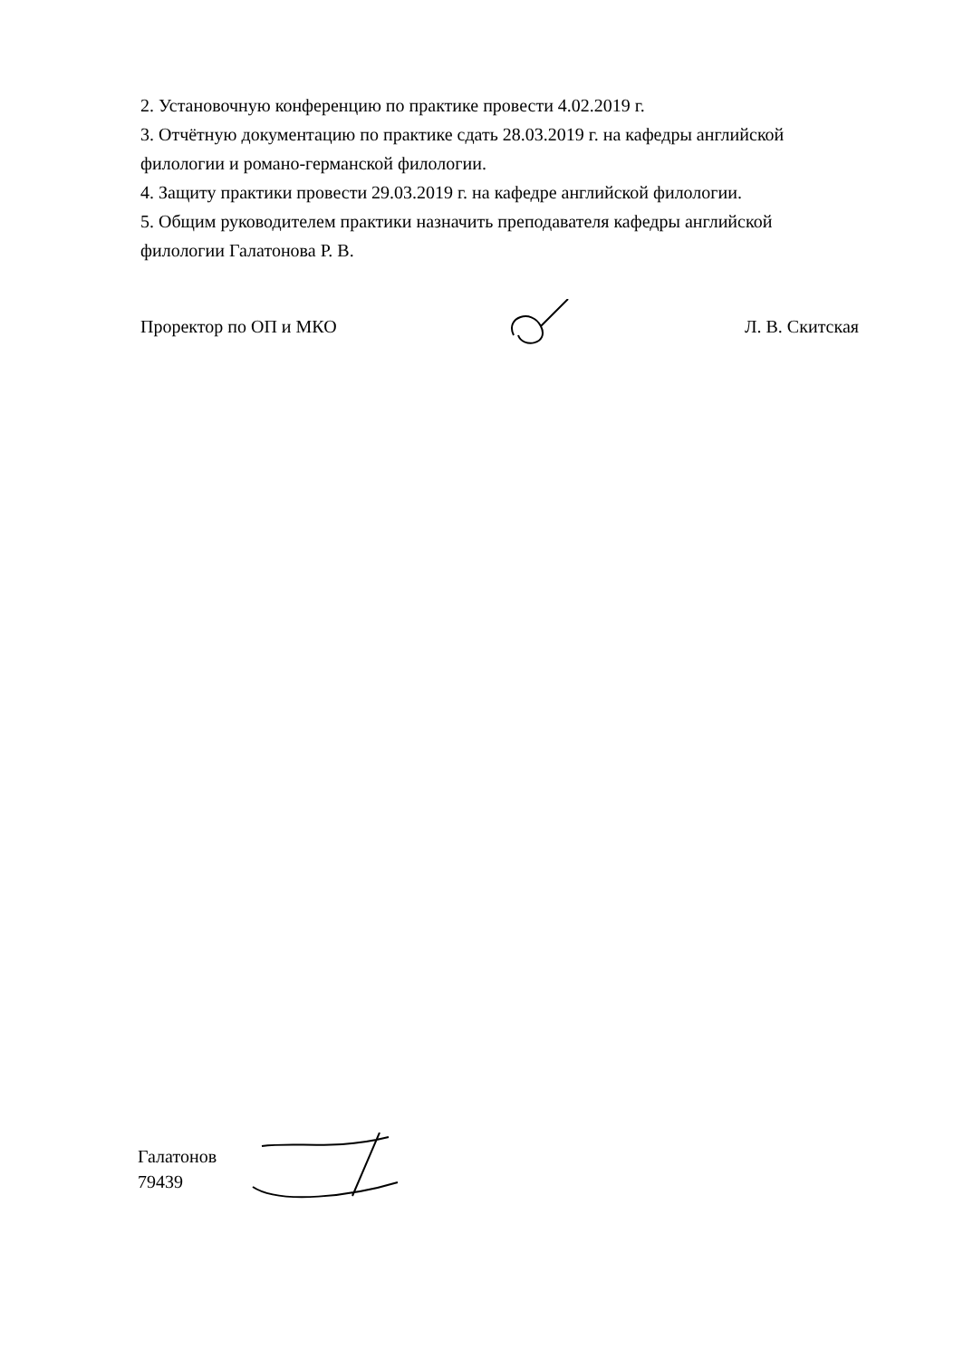2. Установочную конференцию по практике провести 4.02.2019 г.
3. Отчётную документацию по практике сдать 28.03.2019 г. на кафедры английской филологии и романо-германской филологии.
4. Защиту практики провести 29.03.2019 г. на кафедре английской филологии.
5. Общим руководителем практики назначить преподавателя кафедры английской филологии Галатонова Р. В.
Проректор по ОП и МКО Л. В. Скитская
Галатонов
79439